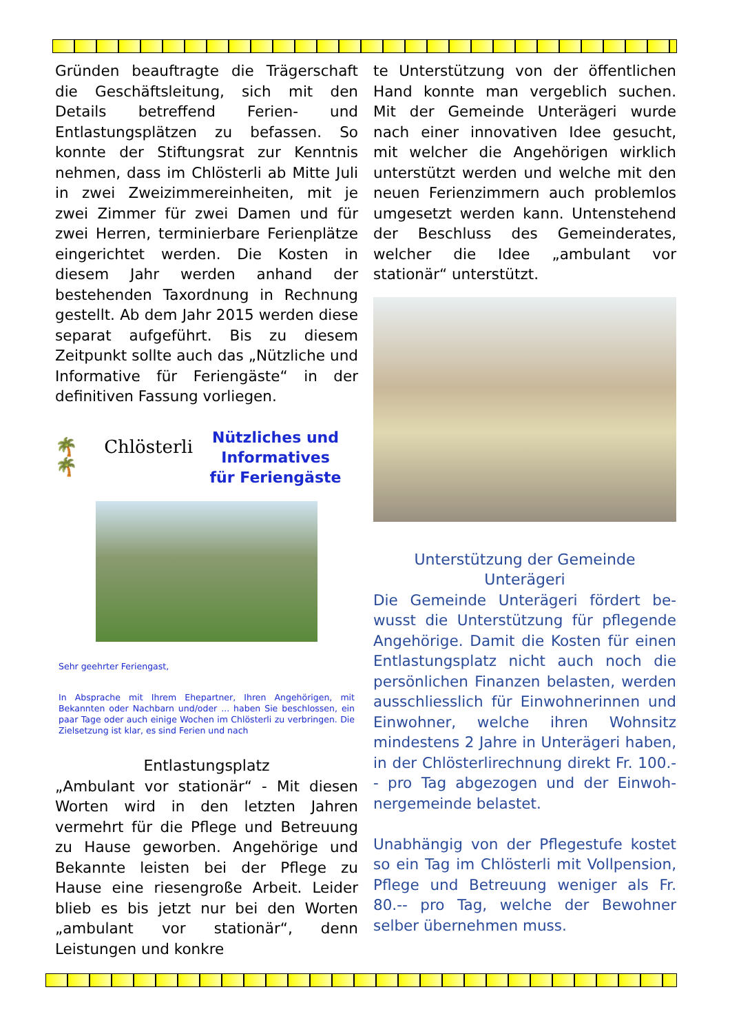Gründen beauftragte die Träger­schaft die Geschäftsleitung, sich mit den Details betreffend Ferien- und Entlastungsplätzen zu befassen. So konnte der Stiftungsrat zur Kenntnis nehmen, dass im Chlösterli ab Mitte Juli in zwei Zweizimmereinheiten, mit je zwei Zimmer für zwei Damen und für zwei Herren, terminierbare Ferienplätze eingerichtet werden. Die Kosten in diesem Jahr werden anhand der bestehenden Taxord­nung in Rechnung gestellt. Ab dem Jahr 2015 werden diese separat auf­geführt. Bis zu diesem Zeitpunkt soll­te auch das „Nützliche und Informa­tive für Feriengäste“ in der definiti­ven Fassung vorliegen.
🌴 Chlösterli 🌴
Nützliches und
Informatives
für Feriengäste
Sehr geehrter Feriengast,
In Absprache mit Ihrem Ehepartner, Ihren Angehörigen, mit Bekannten oder Nachbarn und/oder ... haben Sie beschlos­sen, ein paar Tage oder auch einige Wochen im Chlösterli zu verbringen. Die Zielsetzung ist klar, es sind Ferien und nach
Entlastungsplatz
„Ambulant vor stationär“ - Mit die­sen Worten wird in den letzten Jah­ren vermehrt für die Pflege und Betreuung zu Hause geworben. An­gehörige und Bekannte leisten bei der Pflege zu Hause eine riesengroße Arbeit. Leider blieb es bis jetzt nur bei den Worten „ambulant vor stati­onär“, denn Leistungen und konkre­
te Unterstützung von der öffentli­chen Hand konnte man vergeblich suchen. Mit der Gemeinde Unteräge­ri wurde nach einer innovativen Idee gesucht, mit welcher die Angehöri­gen wirklich unterstützt werden und welche mit den neuen Ferienzim­mern auch problemlos umgesetzt werden kann. Untenstehend der Be­schluss des Gemeinderates, welcher die Idee „ambulant vor stationär“ unterstützt.
Unterstützung der Gemeinde
Unterägeri
Die Gemeinde Unterägeri fördert be­wusst die Unterstützung für pflegen­de Angehörige. Damit die Kosten für einen Entlastungsplatz nicht auch noch die persönlichen Finanzen be­lasten, werden ausschliesslich für Ein­wohnerinnen und Einwohner, wel­che ihren Wohnsitz mindestens 2 Jahre in Unterägeri haben, in der Chlösterlirechnung direkt Fr. 100.-- pro Tag abgezogen und der Einwoh­nergemeinde belastet.
Unabhängig von der Pflegestufe kos­tet so ein Tag im Chlösterli mit Voll­pension, Pflege und Betreuung weni­ger als Fr. 80.-- pro Tag, welche der Bewohner selber übernehmen muss.